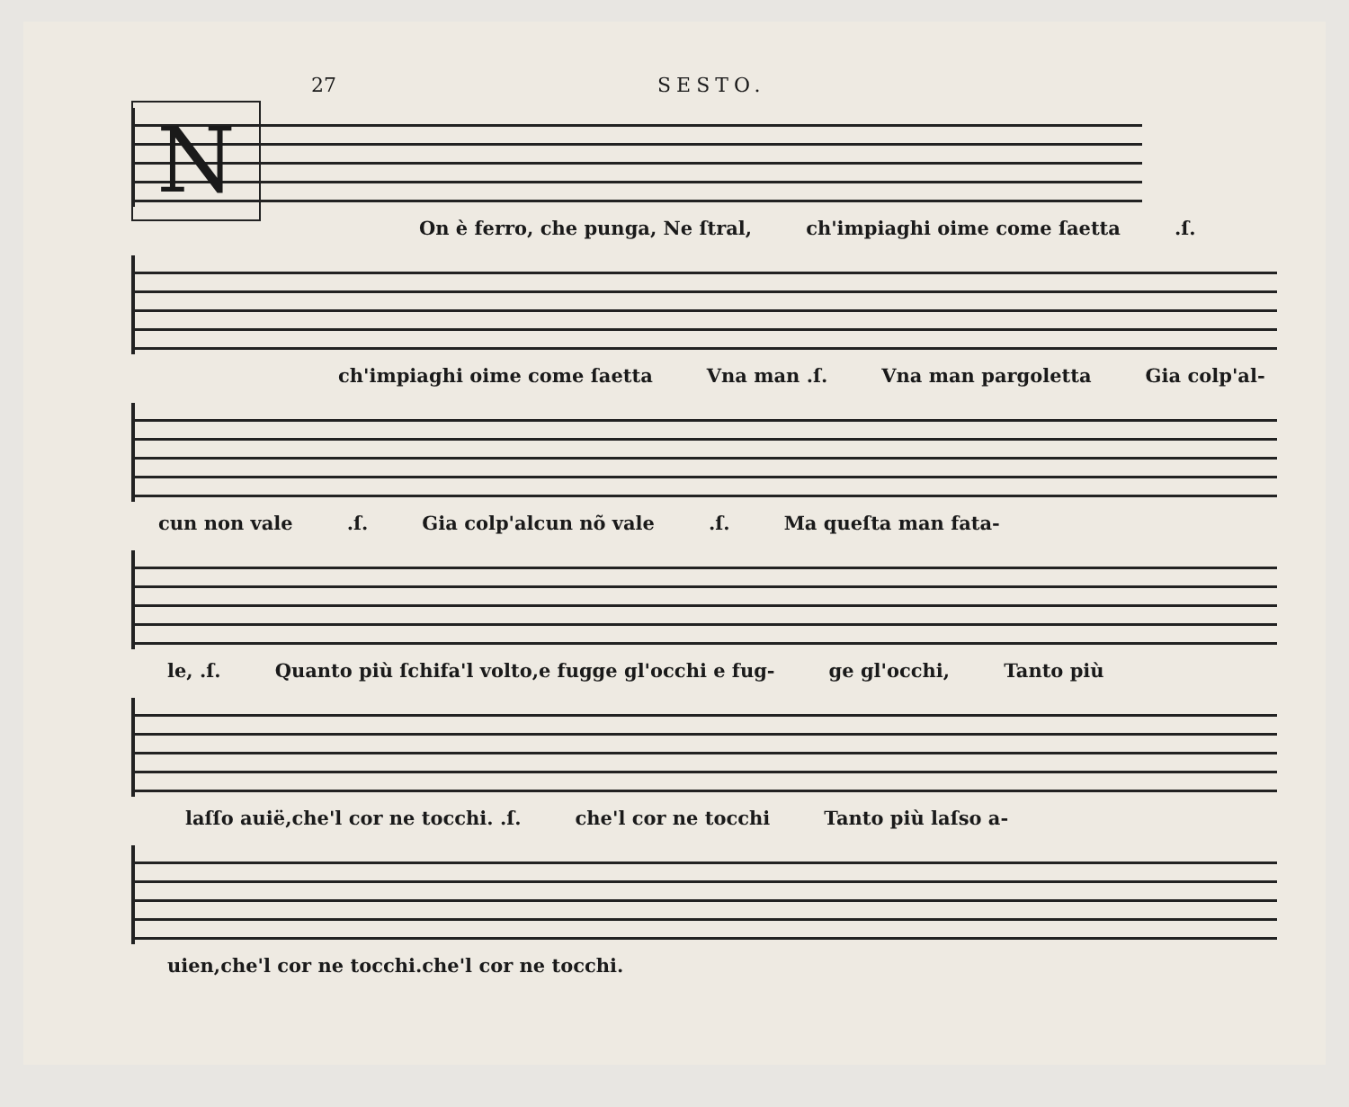27 SESTO.
N
On è ferro, che punga, Ne ſtral, ch'impiaghi oime come ſaetta.ſ.
ch'impiaghi oime come ſaetta Vna man .ſ. Vna man pargoletta Gia colp'al-
cun non vale.ſ. Gia colp'alcun nõ vale.ſ. Ma queſta man fata-
le, .ſ. Quanto più ſchifa'l volto,e fugge gl'occhi e fug- ge gl'occhi, Tanto più
laſſo auië,che'l cor ne tocchi. .ſ. che'l cor ne tocchi Tanto più laſso a-
uien,che'l cor ne tocchi.che'l cor ne tocchi.